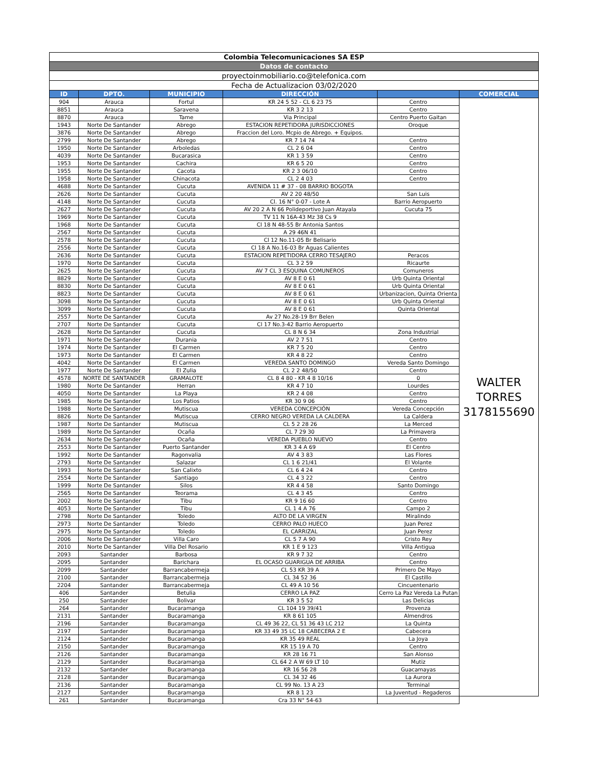| Colombia Telecomunicaciones SA ESP | | | | | |
| Datos de contacto | | | | | |
| proyectoinmobiliario.co@telefonica.com | | | | | |
| Fecha de Actualizacion 03/02/2020 | | | | | |
| ID | DPTO. | MUNICIPIO | DIRECCIÓN | | COMERCIAL |
| 904 | Arauca | Fortul | KR 24 5 52 - CL 6 23 75 | Centro | WALTER TORRES 3178155690 |
| 8851 | Arauca | Saravena | KR 3 2 13 | Centro | |
| 8870 | Arauca | Tame | Via Principal | Centro Puerto Gaitan | |
| 1943 | Norte De Santander | Abrego | ESTACION REPETIDORA JURISDICCIONES | Oroque | |
| 3876 | Norte De Santander | Abrego | Fraccion del Loro. Mcpio de Abrego. + Equipos. | | |
| 2799 | Norte De Santander | Abrego | KR 7 14 74 | Centro | |
| 1950 | Norte De Santander | Arboledas | CL 2 6 04 | Centro | |
| 4039 | Norte De Santander | Bucarasica | KR 1 3 59 | Centro | |
| 1953 | Norte De Santander | Cachira | KR 6 5 20 | Centro | |
| 1955 | Norte De Santander | Cacota | KR 2 3 06/10 | Centro | |
| 1958 | Norte De Santander | Chinacota | CL 2 4 03 | Centro | |
| 4688 | Norte De Santander | Cucuta | AVENIDA 11 # 37 - 08 BARRIO BOGOTA | | |
| 2626 | Norte De Santander | Cucuta | AV 2 20 48/50 | San Luis | |
| 4148 | Norte De Santander | Cucuta | Cl. 16 N° 0-07 - Lote A | Barrio Aeropuerto | |
| 2627 | Norte De Santander | Cucuta | AV 20 2 A N 66 Polideportivo Juan Atayala | Cucuta 75 | |
| 1969 | Norte De Santander | Cucuta | TV 11 N 16A-43 Mz 38 Cs 9 | | |
| 1968 | Norte De Santander | Cucuta | Cl 18 N 48-55 Br Antonia Santos | | |
| 2567 | Norte De Santander | Cucuta | A 29 46N 41 | | |
| 2578 | Norte De Santander | Cucuta | Cl 12 No.11-05 Br Belisario | | |
| 2556 | Norte De Santander | Cucuta | Cl 18 A No.16-03 Br Aguas Calientes | | |
| 2636 | Norte De Santander | Cucuta | ESTACION REPETIDORA CERRO TESAJERO | Peracos | |
| 1970 | Norte De Santander | Cucuta | CL 3 2 59 | Ricaurte | |
| 2625 | Norte De Santander | Cucuta | AV 7 CL 3 ESQUINA COMUNEROS | Comuneros | |
| 8829 | Norte De Santander | Cucuta | AV 8 E 0 61 | Urb Quinta Oriental | |
| 8830 | Norte De Santander | Cucuta | AV 8 E 0 61 | Urb Quinta Oriental | |
| 8823 | Norte De Santander | Cucuta | AV 8 E 0 61 | Urbanizacion, Quinta Orienta | |
| 3098 | Norte De Santander | Cucuta | AV 8 E 0 61 | Urb Quinta Oriental | |
| 3099 | Norte De Santander | Cucuta | AV 8 E 0 61 | Quinta Oriental | |
| 2557 | Norte De Santander | Cucuta | Av 27 No.28-19 Brr Belen | | |
| 2707 | Norte De Santander | Cucuta | Cl 17 No.3-42 Barrio Aeropuerto | | |
| 2628 | Norte De Santander | Cucuta | CL 8 N 6 34 | Zona Industrial | |
| 1971 | Norte De Santander | Durania | AV 2 7 51 | Centro | |
| 1974 | Norte De Santander | El Carmen | KR 7 5 20 | Centro | |
| 1973 | Norte De Santander | El Carmen | KR 4 8 22 | Centro | |
| 4042 | Norte De Santander | El Carmen | VEREDA SANTO DOMINGO | Vereda Santo Domingo | |
| 1977 | Norte De Santander | El Zulia | CL 2 2 48/50 | Centro | |
| 4578 | NORTE DE SANTANDER | GRAMALOTE | CL 8 4 80 - KR 4 8 10/16 | 0 | |
| 1980 | Norte De Santander | Herran | KR 4 7 10 | Lourdes | |
| 4050 | Norte De Santander | La Playa | KR 2 4 08 | Centro | |
| 1985 | Norte De Santander | Los Patios | KR 30 9 06 | Centro | |
| 1988 | Norte De Santander | Mutiscua | VEREDA CONCEPCIÓN | Vereda Concepción | |
| 8826 | Norte De Santander | Mutiscua | CERRO NEGRO VEREDA LA CALDERA | La Caldera | |
| 1987 | Norte De Santander | Mutiscua | CL 5 2 28 26 | La Merced | |
| 1989 | Norte De Santander | Ocaña | CL 7 29 30 | La Primavera | |
| 2634 | Norte De Santander | Ocaña | VEREDA PUEBLO NUEVO | Centro | |
| 2553 | Norte De Santander | Puerto Santander | KR 3 4 A 69 | El Centro | |
| 1992 | Norte De Santander | Ragonvalia | AV 4 3 83 | Las Flores | |
| 2793 | Norte De Santander | Salazar | CL 1 6 21/41 | El Volante | |
| 1993 | Norte De Santander | San Calixto | CL 6 4 24 | Centro | |
| 2554 | Norte De Santander | Santiago | CL 4 3 22 | Centro | |
| 1999 | Norte De Santander | Silos | KR 4 4 58 | Santo Domingo | |
| 2565 | Norte De Santander | Teorama | CL 4 3 45 | Centro | |
| 2002 | Norte De Santander | Tibu | KR 9 16 60 | Centro | |
| 4053 | Norte De Santander | Tibu | CL 1 4 A 76 | Campo 2 | |
| 2798 | Norte De Santander | Toledo | ALTO DE LA VIRGEN | Miralindo | |
| 2973 | Norte De Santander | Toledo | CERRO PALO HUECO | Juan Perez | |
| 2975 | Norte De Santander | Toledo | EL CARRIZAL | Juan Perez | |
| 2006 | Norte De Santander | Villa Caro | CL 5 7 A 90 | Cristo Rey | |
| 2010 | Norte De Santander | Villa Del Rosario | KR 1 E 9 123 | Villa Antigua | |
| 2093 | Santander | Barbosa | KR 9 7 32 | Centro | |
| 2095 | Santander | Barichara | EL OCASO GUARIGUA DE ARRIBA | Centro | |
| 2099 | Santander | Barrancabermeja | CL 53 KR 39 A | Primero De Mayo | |
| 2100 | Santander | Barrancabermeja | CL 34 52 36 | El Castillo | |
| 2204 | Santander | Barrancabermeja | CL 49 A 10 56 | Cincuentenario | |
| 406 | Santander | Betulia | CERRO LA PAZ | Cerro La Paz Vereda La Putan | |
| 250 | Santander | Bolivar | KR 3 5 52 | Las Delicias | |
| 264 | Santander | Bucaramanga | CL 104 19 39/41 | Provenza | |
| 2131 | Santander | Bucaramanga | KR 8 61 105 | Almendros | |
| 2196 | Santander | Bucaramanga | CL 49 36 22, CL 51 36 43 LC 212 | La Quinta | |
| 2197 | Santander | Bucaramanga | KR 33 49 35 LC 18 CABECERA 2 E | Cabecera | |
| 2124 | Santander | Bucaramanga | KR 35 49 REAL | La Joya | |
| 2150 | Santander | Bucaramanga | KR 15 19 A 70 | Centro | |
| 2126 | Santander | Bucaramanga | KR 28 16 71 | San Alonso | |
| 2129 | Santander | Bucaramanga | CL 64 2 A W 69 LT 10 | Mutiz | |
| 2132 | Santander | Bucaramanga | KR 16 56 28 | Guacamayas | |
| 2128 | Santander | Bucaramanga | CL 34 32 46 | La Aurora | |
| 2136 | Santander | Bucaramanga | CL 99 No. 13 A 23 | Terminal | |
| 2127 | Santander | Bucaramanga | KR 8 1 23 | La Juventud - Regaderos | |
| 261 | Santander | Bucaramanga | Cra 33 N° 54-63 | | |